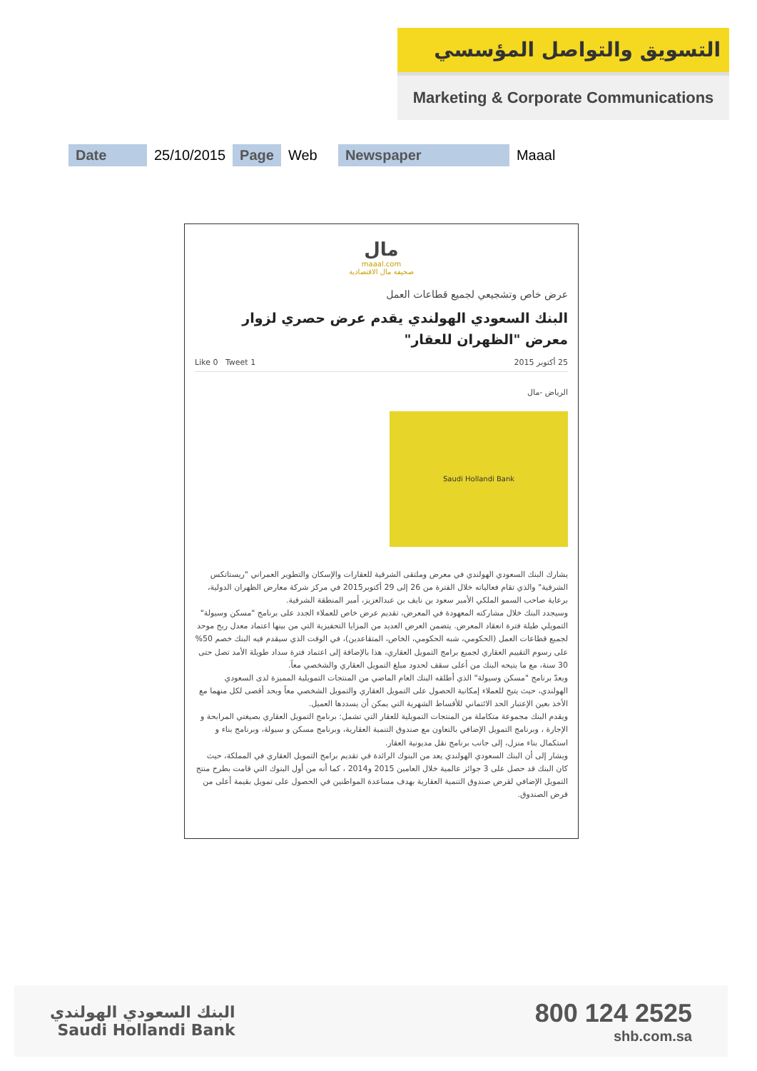التسويق والتواصل المؤسسي
Marketing & Corporate Communications
| Date | 25/10/2015 | Page | Web | Newspaper | Maaal |
مال
maaal.com
صحيفة مال الاقتصادية
عرض خاص وتشجيعي لجميع قطاعات العمل
البنك السعودي الهولندي يقدم عرض حصري لزوار معرض "الظهران للعقار"
25 أكتوبر 2015 Like 0 Tweet 1
الرياض -مال
Saudi Hollandi Bank
يشارك البنك السعودي الهولندي في معرض وملتقى الشرقية للعقارات والإسكان والتطوير العمراني "ريستاتكس الشرقية" والذي تقام فعالياته خلال الفترة من 26 إلى 29 أكتوبر2015 في مركز شركة معارض الظهران الدولية، برعاية صاحب السمو الملكي الأمير سعود بن نايف بن عبدالعزيز، أمير المنطقة الشرقية.
وسيجدد البنك خلال مشاركته المعهودة في المعرض، تقديم عرض خاص للعملاء الجدد على برنامج "مسكن وسيولة" التمويلي طيلة فترة انعقاد المعرض. يتضمن العرض العديد من المزايا التحفيزية التي من بينها اعتماد معدل ربح موحد لجميع قطاعات العمل (الحكومي، شبه الحكومي، الخاص، المتقاعدين)، في الوقت الذي سيقدم فيه البنك خصم 50% على رسوم التقييم العقاري لجميع برامج التمويل العقاري، هذا بالإضافة إلى اعتماد فترة سداد طويلة الأمد تصل حتى 30 سنة، مع ما يتيحه البنك من أعلى سقف لحدود مبلغ التمويل العقاري والشخصي معاً.
ويعدّ برنامج "مسكن وسيولة" الذي أطلقه البنك العام الماضي من المنتجات التمويلية المميزة لدى السعودي الهولندي، حيث يتيح للعملاء إمكانية الحصول على التمويل العقاري والتمويل الشخصي معاً وبحد أقصى لكل منهما مع الأخذ بعين الإعتبار الحد الائتماني للأقساط الشهرية التي يمكن أن يسددها العميل.
ويقدم البنك مجموعة متكاملة من المنتجات التمويلية للعقار التي تشمل: برنامج التمويل العقاري بصيغتي المرابحة و الإجارة ، وبرنامج التمويل الإضافي بالتعاون مع صندوق التنمية العقارية، وبرنامج مسكن و سيولة، وبرنامج بناء و استكمال بناء منزل، إلى جانب برنامج نقل مديونية العقار.
ويشار إلى أن البنك السعودي الهولندي يعد من البنوك الرائدة في تقديم برامج التمويل العقاري في المملكة، حيث كان البنك قد حصل على 3 جوائز عالمية خلال العامين 2015 و2014 ، كما أنه من أول البنوك التي قامت بطرح منتج التمويل الإضافي لقرض صندوق التنمية العقارية بهدف مساعدة المواطنين في الحصول على تمويل بقيمة أعلى من قرض الصندوق.
البنك السعودي الهولندي
Saudi Hollandi Bank
800 124 2525
shb.com.sa